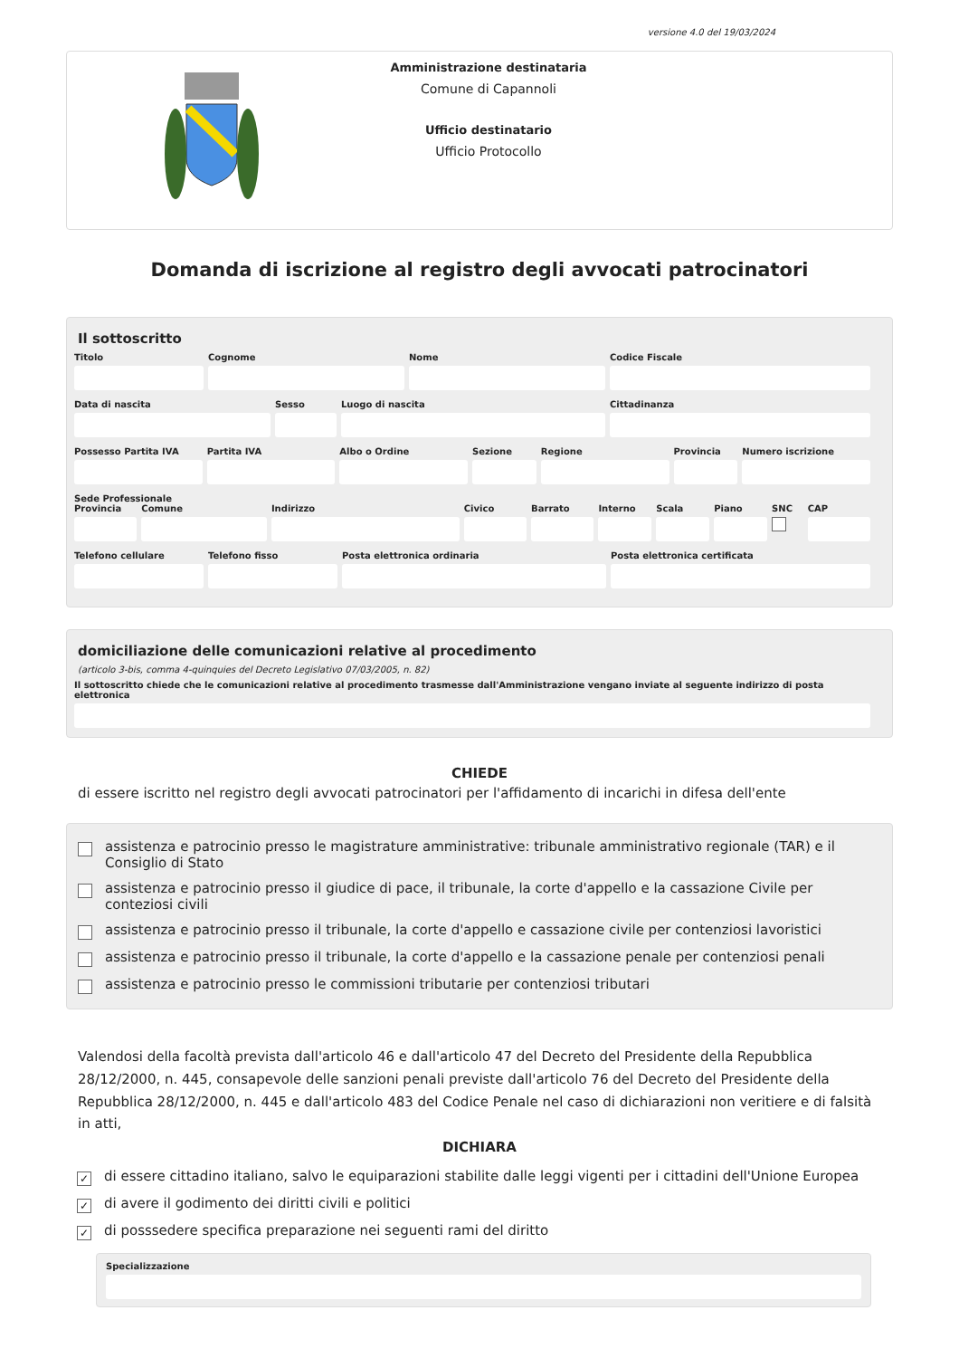versione 4.0 del 19/03/2024
Amministrazione destinataria
Comune di Capannoli
Ufficio destinatario
Ufficio Protocollo
Domanda di iscrizione al registro degli avvocati patrocinatori
Il sottoscritto
Titolo Cognome Nome Codice Fiscale
Data di nascita Sesso Luogo di nascita Cittadinanza
Possesso Partita IVA Partita IVA Albo o Ordine Sezione Regione Provincia Numero iscrizione
Sede Professionale
Provincia Comune Indirizzo Civico Barrato Interno Scala Piano SNC CAP
Telefono cellulare Telefono fisso Posta elettronica ordinaria Posta elettronica certificata
domiciliazione delle comunicazioni relative al procedimento
(articolo 3-bis, comma 4-quinquies del Decreto Legislativo 07/03/2005, n. 82)
Il sottoscritto chiede che le comunicazioni relative al procedimento trasmesse dall'Amministrazione vengano inviate al seguente indirizzo di posta elettronica
CHIEDE
di essere iscritto nel registro degli avvocati patrocinatori per l'affidamento di incarichi in difesa dell'ente
assistenza e patrocinio presso le magistrature amministrative: tribunale amministrativo regionale (TAR) e il Consiglio di Stato
assistenza e patrocinio presso il giudice di pace, il tribunale, la corte d'appello e la cassazione Civile per conteziosi civili
assistenza e patrocinio presso il tribunale, la corte d'appello e cassazione civile per contenziosi lavoristici
assistenza e patrocinio presso il tribunale, la corte d'appello e la cassazione penale per contenziosi penali
assistenza e patrocinio presso le commissioni tributarie per contenziosi tributari
Valendosi della facoltà prevista dall'articolo 46 e dall'articolo 47 del Decreto del Presidente della Repubblica 28/12/2000, n. 445, consapevole delle sanzioni penali previste dall'articolo 76 del Decreto del Presidente della Repubblica 28/12/2000, n. 445 e dall'articolo 483 del Codice Penale nel caso di dichiarazioni non veritiere e di falsità in atti,
DICHIARA
✓
di essere cittadino italiano, salvo le equiparazioni stabilite dalle leggi vigenti per i cittadini dell'Unione Europea
✓
di avere il godimento dei diritti civili e politici
✓
di posssedere specifica preparazione nei seguenti rami del diritto
Specializzazione